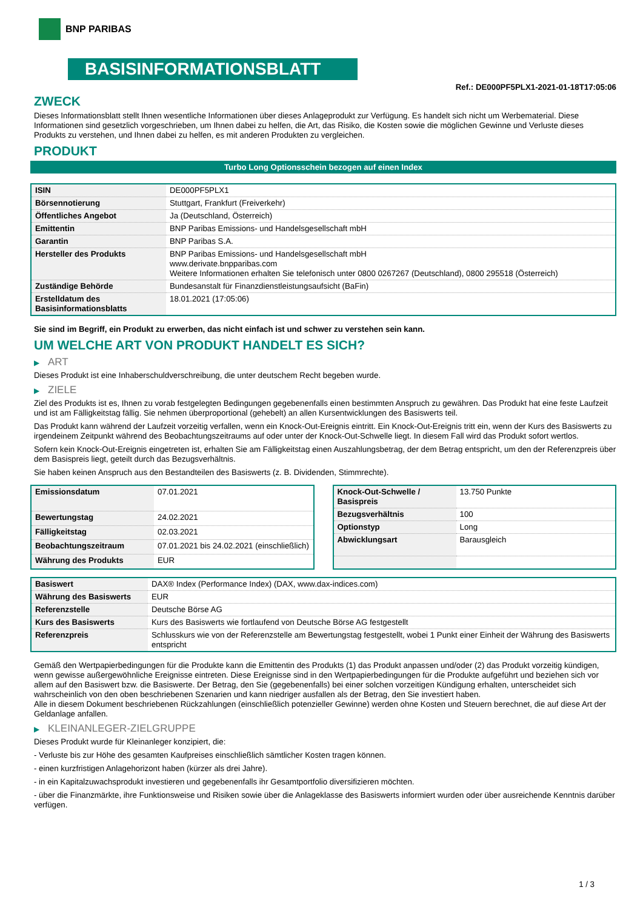BNP PARIBAS
BASISINFORMATIONSBLATT
Ref.: DE000PF5PLX1-2021-01-18T17:05:06
ZWECK
Dieses Informationsblatt stellt Ihnen wesentliche Informationen über dieses Anlageprodukt zur Verfügung. Es handelt sich nicht um Werbematerial. Diese Informationen sind gesetzlich vorgeschrieben, um Ihnen dabei zu helfen, die Art, das Risiko, die Kosten sowie die möglichen Gewinne und Verluste dieses Produkts zu verstehen, und Ihnen dabei zu helfen, es mit anderen Produkten zu vergleichen.
PRODUKT
Turbo Long Optionsschein bezogen auf einen Index
| ISIN | DE000PF5PLX1 |
| Börsennotierung | Stuttgart, Frankfurt (Freiverkehr) |
| Öffentliches Angebot | Ja (Deutschland, Österreich) |
| Emittentin | BNP Paribas Emissions- und Handelsgesellschaft mbH |
| Garantin | BNP Paribas S.A. |
| Hersteller des Produkts | BNP Paribas Emissions- und Handelsgesellschaft mbH www.derivate.bnpparibas.com Weitere Informationen erhalten Sie telefonisch unter 0800 0267267 (Deutschland), 0800 295518 (Österreich) |
| Zuständige Behörde | Bundesanstalt für Finanzdienstleistungsaufsicht (BaFin) |
| Erstelldatum des Basisinformationsblatts | 18.01.2021 (17:05:06) |
Sie sind im Begriff, ein Produkt zu erwerben, das nicht einfach ist und schwer zu verstehen sein kann.
UM WELCHE ART VON PRODUKT HANDELT ES SICH?
▶ ART
Dieses Produkt ist eine Inhaberschuldverschreibung, die unter deutschem Recht begeben wurde.
▶ ZIELE
Ziel des Produkts ist es, Ihnen zu vorab festgelegten Bedingungen gegebenenfalls einen bestimmten Anspruch zu gewähren. Das Produkt hat eine feste Laufzeit und ist am Fälligkeitstag fällig. Sie nehmen überproportional (gehebelt) an allen Kursentwicklungen des Basiswerts teil.
Das Produkt kann während der Laufzeit vorzeitig verfallen, wenn ein Knock-Out-Ereignis eintritt. Ein Knock-Out-Ereignis tritt ein, wenn der Kurs des Basiswerts zu irgendeinem Zeitpunkt während des Beobachtungszeitraums auf oder unter der Knock-Out-Schwelle liegt. In diesem Fall wird das Produkt sofort wertlos.
Sofern kein Knock-Out-Ereignis eingetreten ist, erhalten Sie am Fälligkeitstag einen Auszahlungsbetrag, der dem Betrag entspricht, um den der Referenzpreis über dem Basispreis liegt, geteilt durch das Bezugsverhältnis.
Sie haben keinen Anspruch aus den Bestandteilen des Basiswerts (z. B. Dividenden, Stimmrechte).
| Emissionsdatum | 07.01.2021 |
| Bewertungstag | 24.02.2021 |
| Fälligkeitstag | 02.03.2021 |
| Beobachtungszeitraum | 07.01.2021 bis 24.02.2021 (einschließlich) |
| Währung des Produkts | EUR |
| Knock-Out-Schwelle / Basispreis | 13.750 Punkte |
| Bezugsverhältnis | 100 |
| Optionstyp | Long |
| Abwicklungsart | Barausgleich |
| Basiswert | DAX® Index (Performance Index) (DAX, www.dax-indices.com) |
| Währung des Basiswerts | EUR |
| Referenzstelle | Deutsche Börse AG |
| Kurs des Basiswerts | Kurs des Basiswerts wie fortlaufend von Deutsche Börse AG festgestellt |
| Referenzpreis | Schlusskurs wie von der Referenzstelle am Bewertungstag festgestellt, wobei 1 Punkt einer Einheit der Währung des Basiswerts entspricht |
Gemäß den Wertpapierbedingungen für die Produkte kann die Emittentin des Produkts (1) das Produkt anpassen und/oder (2) das Produkt vorzeitig kündigen, wenn gewisse außergewöhnliche Ereignisse eintreten. Diese Ereignisse sind in den Wertpapierbedingungen für die Produkte aufgeführt und beziehen sich vor allem auf den Basiswert bzw. die Basiswerte. Der Betrag, den Sie (gegebenenfalls) bei einer solchen vorzeitigen Kündigung erhalten, unterscheidet sich wahrscheinlich von den oben beschriebenen Szenarien und kann niedriger ausfallen als der Betrag, den Sie investiert haben.
Alle in diesem Dokument beschriebenen Rückzahlungen (einschließlich potenzieller Gewinne) werden ohne Kosten und Steuern berechnet, die auf diese Art der Geldanlage anfallen.
▶ KLEINANLEGER-ZIELGRUPPE
Dieses Produkt wurde für Kleinanleger konzipiert, die:
- Verluste bis zur Höhe des gesamten Kaufpreises einschließlich sämtlicher Kosten tragen können.
- einen kurzfristigen Anlagehorizont haben (kürzer als drei Jahre).
- in ein Kapitalzuwachsprodukt investieren und gegebenenfalls ihr Gesamtportfolio diversifizieren möchten.
- über die Finanzmärkte, ihre Funktionsweise und Risiken sowie über die Anlageklasse des Basiswerts informiert wurden oder über ausreichende Kenntnis darüber verfügen.
1 / 3